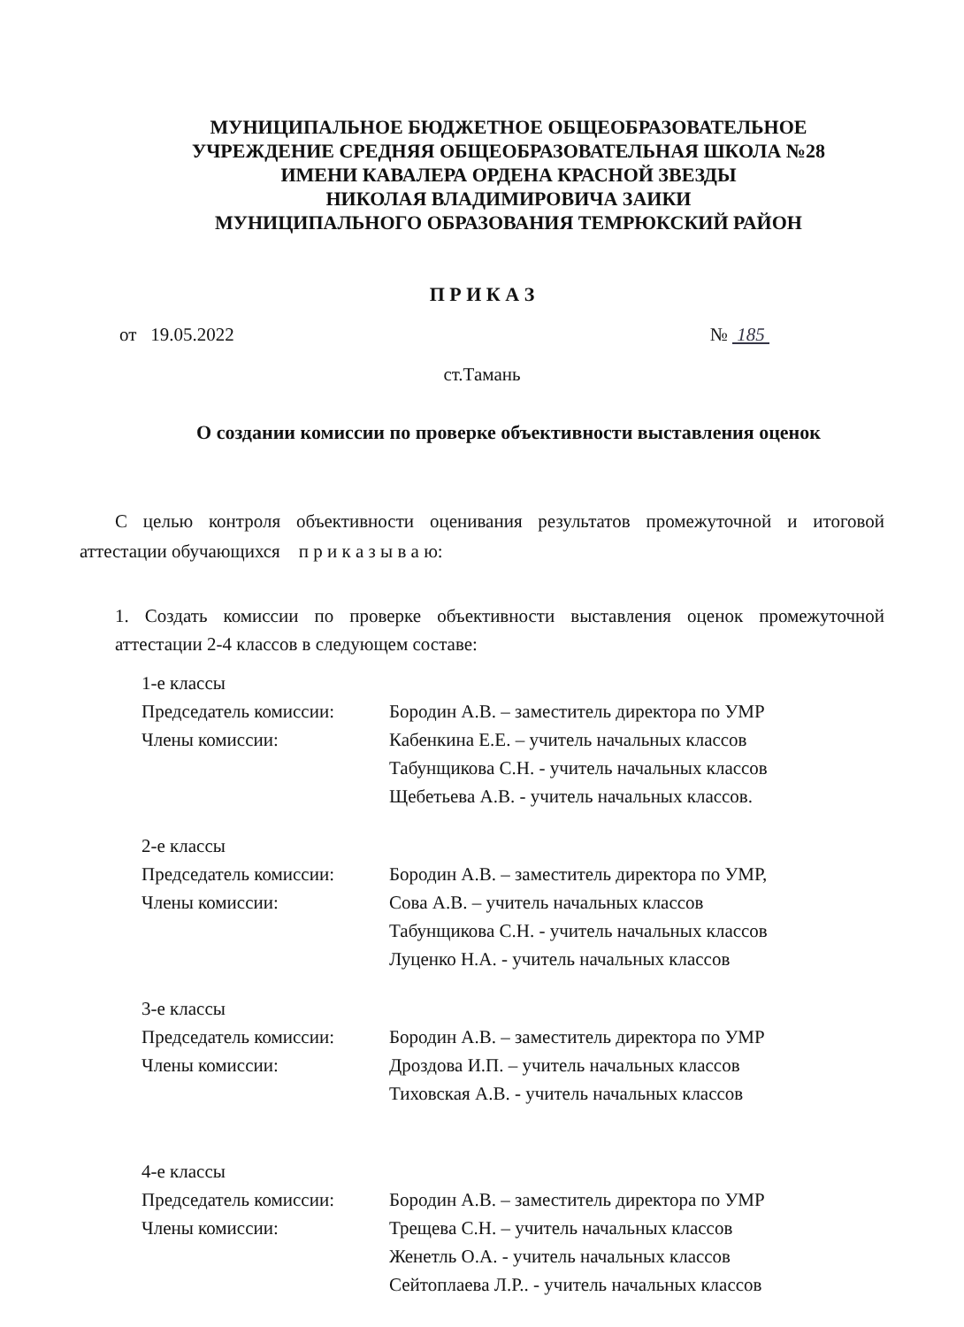МУНИЦИПАЛЬНОЕ БЮДЖЕТНОЕ ОБЩЕОБРАЗОВАТЕЛЬНОЕ
УЧРЕЖДЕНИЕ СРЕДНЯЯ ОБЩЕОБРАЗОВАТЕЛЬНАЯ ШКОЛА №28
ИМЕНИ КАВАЛЕРА ОРДЕНА КРАСНОЙ ЗВЕЗДЫ
НИКОЛАЯ ВЛАДИМИРОВИЧА ЗАИКИ
МУНИЦИПАЛЬНОГО ОБРАЗОВАНИЯ ТЕМРЮКСКИЙ РАЙОН
П Р И К А З
от 19.05.2022 № 185
ст.Тамань
О создании комиссии по проверке объективности выставления оценок
С целью контроля объективности оценивания результатов промежуточной и итоговой аттестации обучающихся п р и к а з ы в а ю:
1. Создать комиссии по проверке объективности выставления оценок промежуточной аттестации 2-4 классов в следующем составе:
1-е классы
Председатель комиссии: Бородин А.В. – заместитель директора по УМР
Члены комиссии: Кабенкина Е.Е. – учитель начальных классов
Табунщикова С.Н. - учитель начальных классов
Щебетьева А.В. - учитель начальных классов.
2-е классы
Председатель комиссии: Бородин А.В. – заместитель директора по УМР,
Члены комиссии: Сова А.В. – учитель начальных классов
Табунщикова С.Н. - учитель начальных классов
Луценко Н.А. - учитель начальных классов
3-е классы
Председатель комиссии: Бородин А.В. – заместитель директора по УМР
Члены комиссии: Дроздова И.П. – учитель начальных классов
Тиховская А.В. - учитель начальных классов
4-е классы
Председатель комиссии: Бородин А.В. – заместитель директора по УМР
Члены комиссии: Трещева С.Н. – учитель начальных классов
Женетль О.А. - учитель начальных классов
Сейтоплаева Л.Р.. - учитель начальных классов